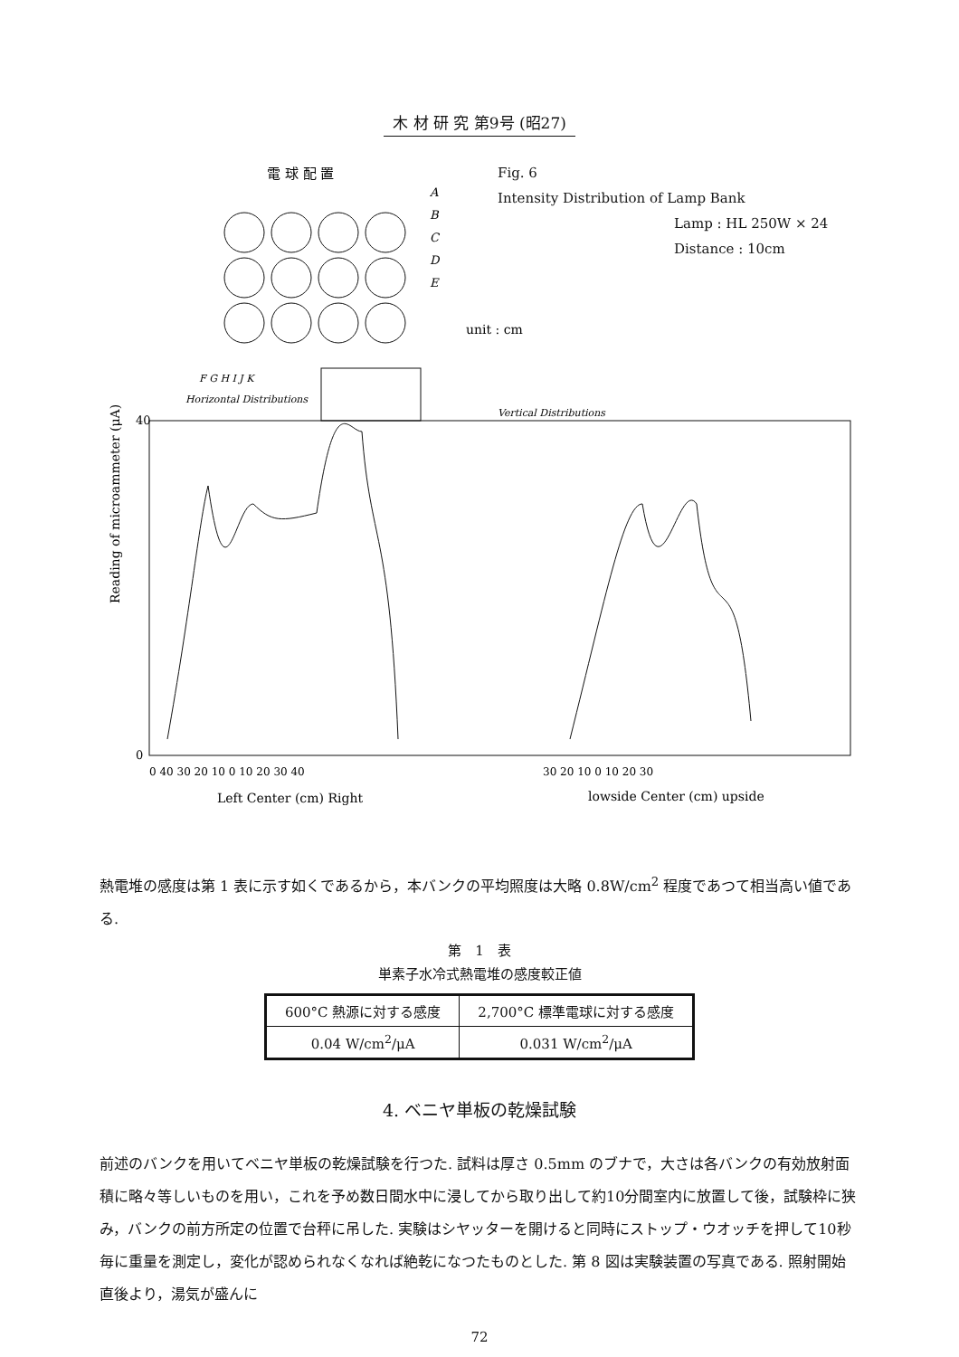木 材 研 究 第9号 (昭27)
電 球 配 置
A
B
C
D
E
F G H I J K
unit : cm
Horizontal Distributions
Vertical Distributions
Reading of microammeter (μA)
40
0
0 40 30 20 10 0 10 20 30 40
30 20 10 0 10 20 30
Left Center (cm) Right
lowside Center (cm) upside
Fig. 6
Intensity Distribution of Lamp Bank
Lamp : HL 250W × 24
Distance : 10cm
熱電堆の感度は第 1 表に示す如くであるから，本バンクの平均照度は大略 0.8W/cm<sup>2</sup> 程度であつて相当高い値である.
第　1　表
単素子水冷式熱電堆の感度較正値
| 600°C 熱源に対する感度 | 2,700°C 標準電球に対する感度 |
| 0.04 W/cm<sup>2</sup>/μA | 0.031 W/cm<sup>2</sup>/μA |
4. ベニヤ単板の乾燥試験
前述のバンクを用いてベニヤ単板の乾燥試験を行つた. 試料は厚さ 0.5mm のブナで，大さは各バンクの有効放射面積に略々等しいものを用い，これを予め数日間水中に浸してから取り出して約10分間室内に放置して後，試験枠に狭み，バンクの前方所定の位置で台秤に吊した. 実験はシヤッターを開けると同時にストップ・ウオッチを押して10秒毎に重量を測定し，変化が認められなくなれば絶乾になつたものとした. 第 8 図は実験装置の写真である. 照射開始直後より，湯気が盛んに
72